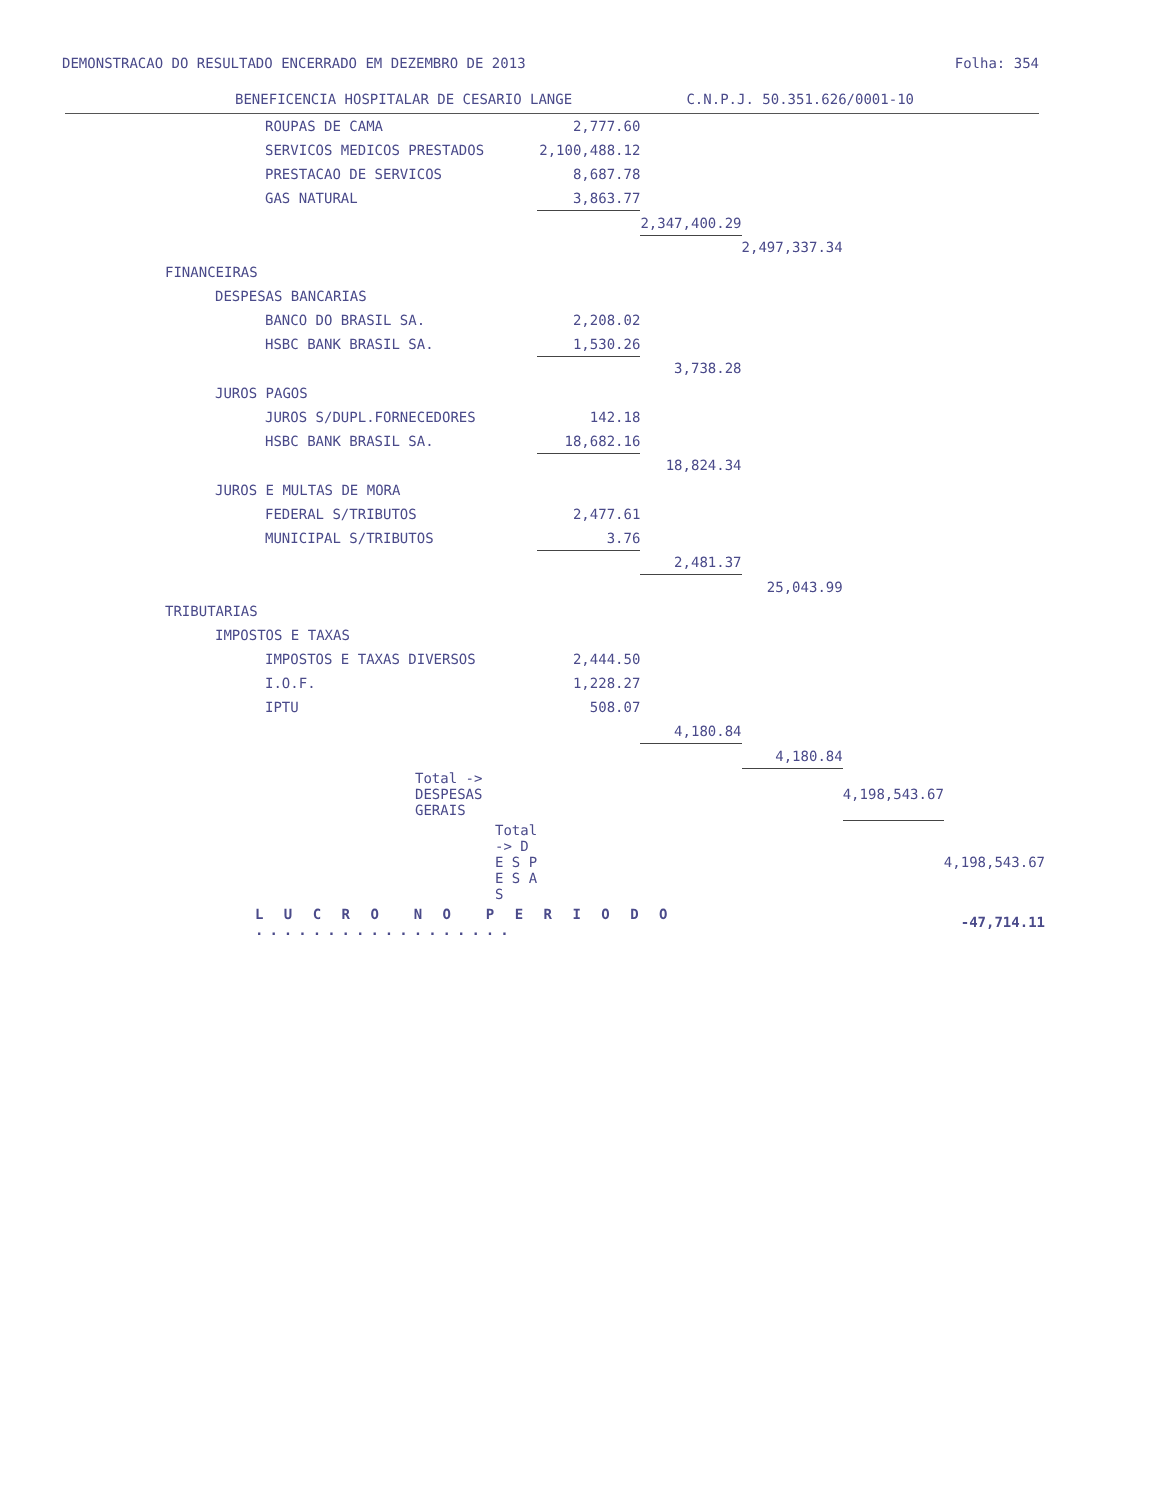DEMONSTRACAO DO RESULTADO ENCERRADO EM DEZEMBRO DE 2013 Folha: 354
BENEFICENCIA HOSPITALAR DE CESARIO LANGE C.N.P.J. 50.351.626/0001-10
| ROUPAS DE CAMA | 2,777.60 | | | | |
| SERVICOS MEDICOS PRESTADOS | 2,100,488.12 | | | | |
| PRESTACAO DE SERVICOS | 8,687.78 | | | | |
| GAS NATURAL | 3,863.77 | | | | |
| | | 2,347,400.29 | | | |
| | | | 2,497,337.34 | | |
| FINANCEIRAS | | | | | |
| DESPESAS BANCARIAS | | | | | |
| BANCO DO BRASIL SA. | 2,208.02 | | | | |
| HSBC BANK BRASIL SA. | 1,530.26 | | | | |
| | | 3,738.28 | | | |
| JUROS PAGOS | | | | | |
| JUROS S/DUPL.FORNECEDORES | 142.18 | | | | |
| HSBC BANK BRASIL SA. | 18,682.16 | | | | |
| | | 18,824.34 | | | |
| JUROS E MULTAS DE MORA | | | | | |
| FEDERAL S/TRIBUTOS | 2,477.61 | | | | |
| MUNICIPAL S/TRIBUTOS | 3.76 | | | | |
| | | 2,481.37 | | | |
| | | | 25,043.99 | | |
| TRIBUTARIAS | | | | | |
| IMPOSTOS E TAXAS | | | | | |
| IMPOSTOS E TAXAS DIVERSOS | 2,444.50 | | | | |
| I.O.F. | 1,228.27 | | | | |
| IPTU | 508.07 | | | | |
| | | 4,180.84 | | | |
| | | | 4,180.84 | | |
| Total -> DESPESAS GERAIS | | | | 4,198,543.67 | |
| Total -> D E S P E S A S | | | | | 4,198,543.67 |
| L U C R O N O P E R I O D O .................. | | | | | -47,714.11 |